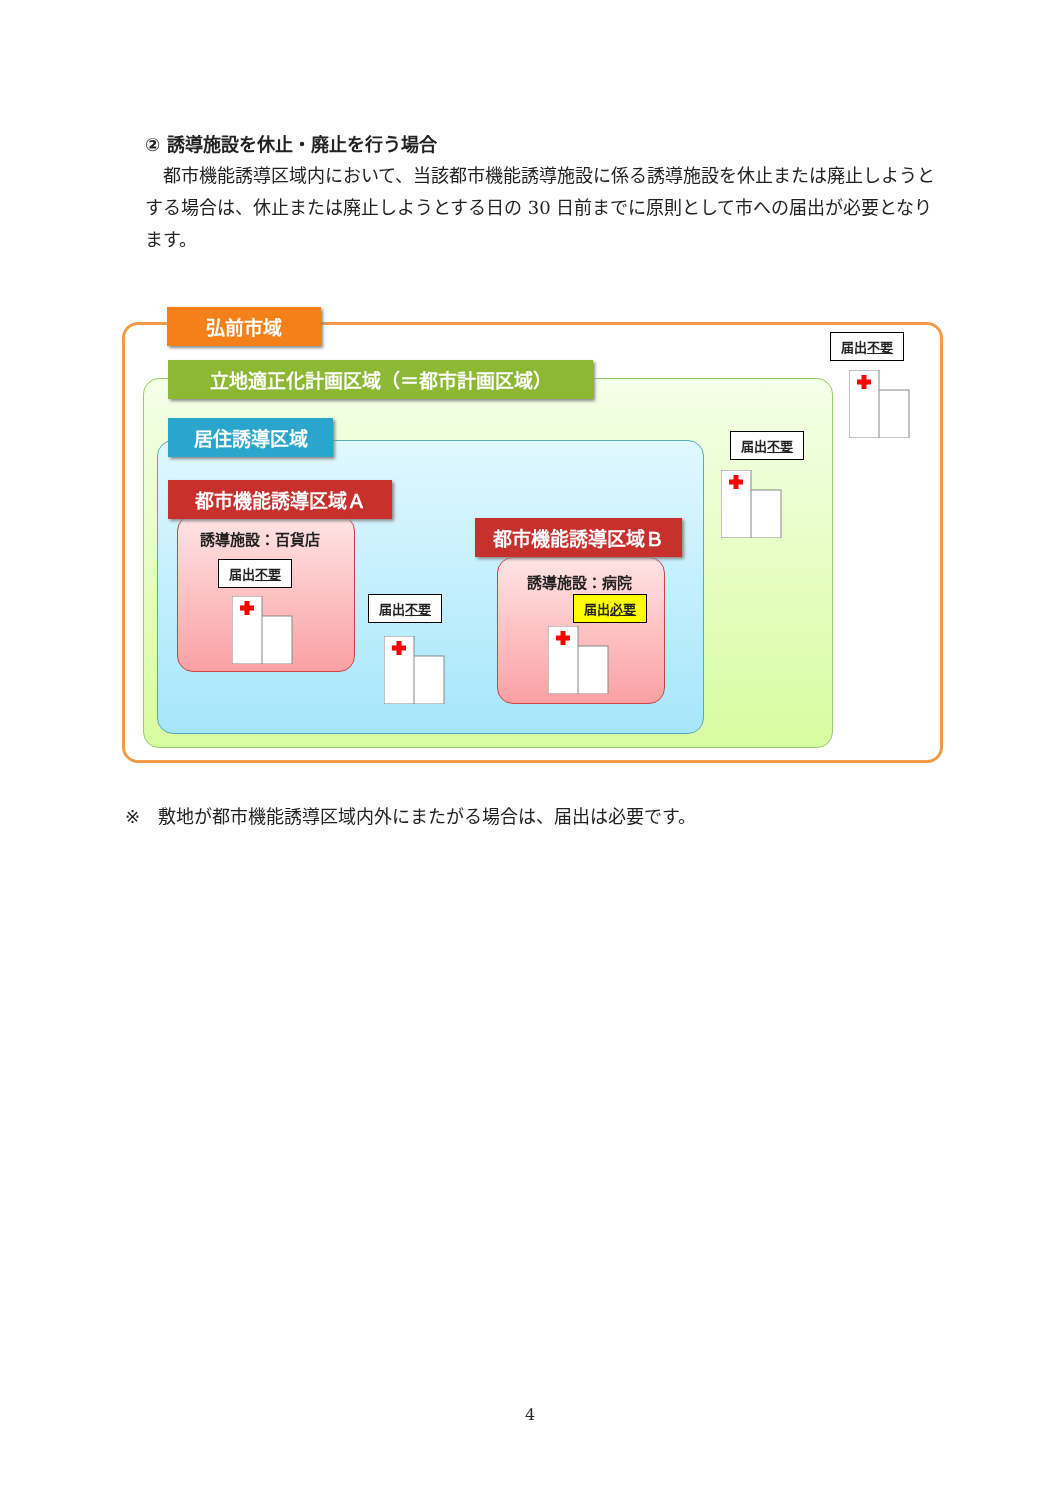② 誘導施設を休止・廃止を行う場合
　都市機能誘導区域内において、当該都市機能誘導施設に係る誘導施設を休止または廃止しようとする場合は、休止または廃止しようとする日の 30 日前までに原則として市への届出が必要となります。
弘前市域
立地適正化計画区域（＝都市計画区域）
居住誘導区域
都市機能誘導区域Ａ
都市機能誘導区域Ｂ
誘導施設：百貨店
誘導施設：病院
届出不要
届出不要 届出必要
届出不要
届出不要
※　敷地が都市機能誘導区域内外にまたがる場合は、届出は必要です。
4